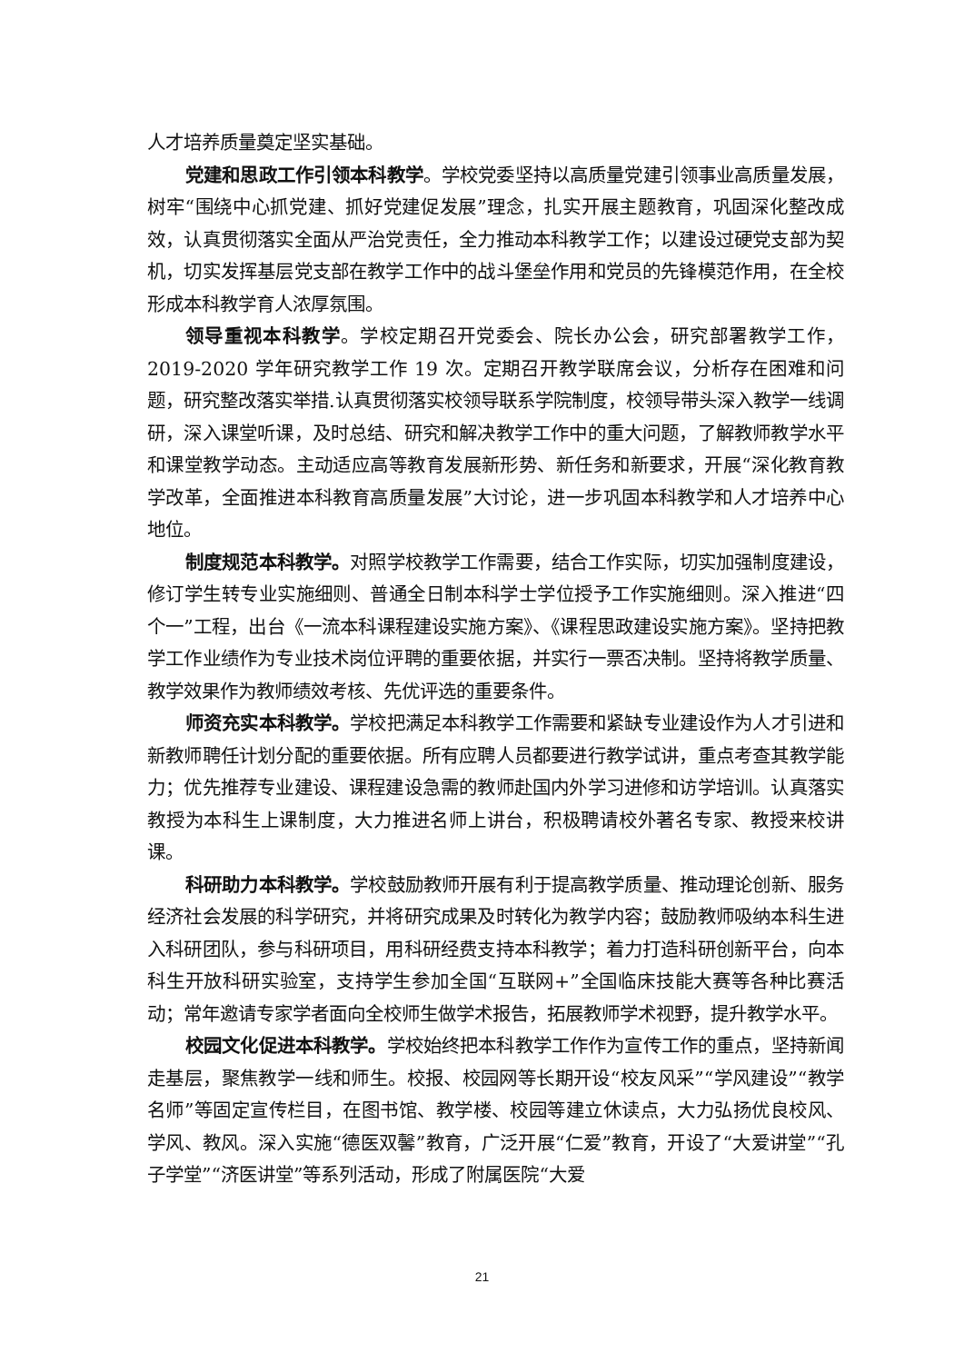人才培养质量奠定坚实基础。
党建和思政工作引领本科教学。学校党委坚持以高质量党建引领事业高质量发展，树牢“围绕中心抓党建、抓好党建促发展”理念，扎实开展主题教育，巩固深化整改成效，认真贯彻落实全面从严治党责任，全力推动本科教学工作；以建设过硬党支部为契机，切实发挥基层党支部在教学工作中的战斗堡垒作用和党员的先锋模范作用，在全校形成本科教学育人浓厚氛围。
领导重视本科教学。学校定期召开党委会、院长办公会，研究部署教学工作，2019-2020 学年研究教学工作 19 次。定期召开教学联席会议，分析存在困难和问题，研究整改落实举措.认真贯彻落实校领导联系学院制度，校领导带头深入教学一线调研，深入课堂听课，及时总结、研究和解决教学工作中的重大问题，了解教师教学水平和课堂教学动态。主动适应高等教育发展新形势、新任务和新要求，开展“深化教育教学改革，全面推进本科教育高质量发展”大讨论，进一步巩固本科教学和人才培养中心地位。
制度规范本科教学。对照学校教学工作需要，结合工作实际，切实加强制度建设，修订学生转专业实施细则、普通全日制本科学士学位授予工作实施细则。深入推进“四个一”工程，出台《一流本科课程建设实施方案》、《课程思政建设实施方案》。坚持把教学工作业绩作为专业技术岗位评聘的重要依据，并实行一票否决制。坚持将教学质量、教学效果作为教师绩效考核、先优评选的重要条件。
师资充实本科教学。学校把满足本科教学工作需要和紧缺专业建设作为人才引进和新教师聘任计划分配的重要依据。所有应聘人员都要进行教学试讲，重点考查其教学能力；优先推荐专业建设、课程建设急需的教师赴国内外学习进修和访学培训。认真落实教授为本科生上课制度，大力推进名师上讲台，积极聘请校外著名专家、教授来校讲课。
科研助力本科教学。学校鼓励教师开展有利于提高教学质量、推动理论创新、服务经济社会发展的科学研究，并将研究成果及时转化为教学内容；鼓励教师吸纳本科生进入科研团队，参与科研项目，用科研经费支持本科教学；着力打造科研创新平台，向本科生开放科研实验室，支持学生参加全国“互联网+”全国临床技能大赛等各种比赛活动；常年邀请专家学者面向全校师生做学术报告，拓展教师学术视野，提升教学水平。
校园文化促进本科教学。学校始终把本科教学工作作为宣传工作的重点，坚持新闻走基层，聚焦教学一线和师生。校报、校园网等长期开设“校友风采”“学风建设”“教学名师”等固定宣传栏目，在图书馆、教学楼、校园等建立休读点，大力弘扬优良校风、学风、教风。深入实施“德医双馨”教育，广泛开展“仁爱”教育，开设了“大爱讲堂”“孔子学堂”“济医讲堂”等系列活动，形成了附属医院“大爱
21